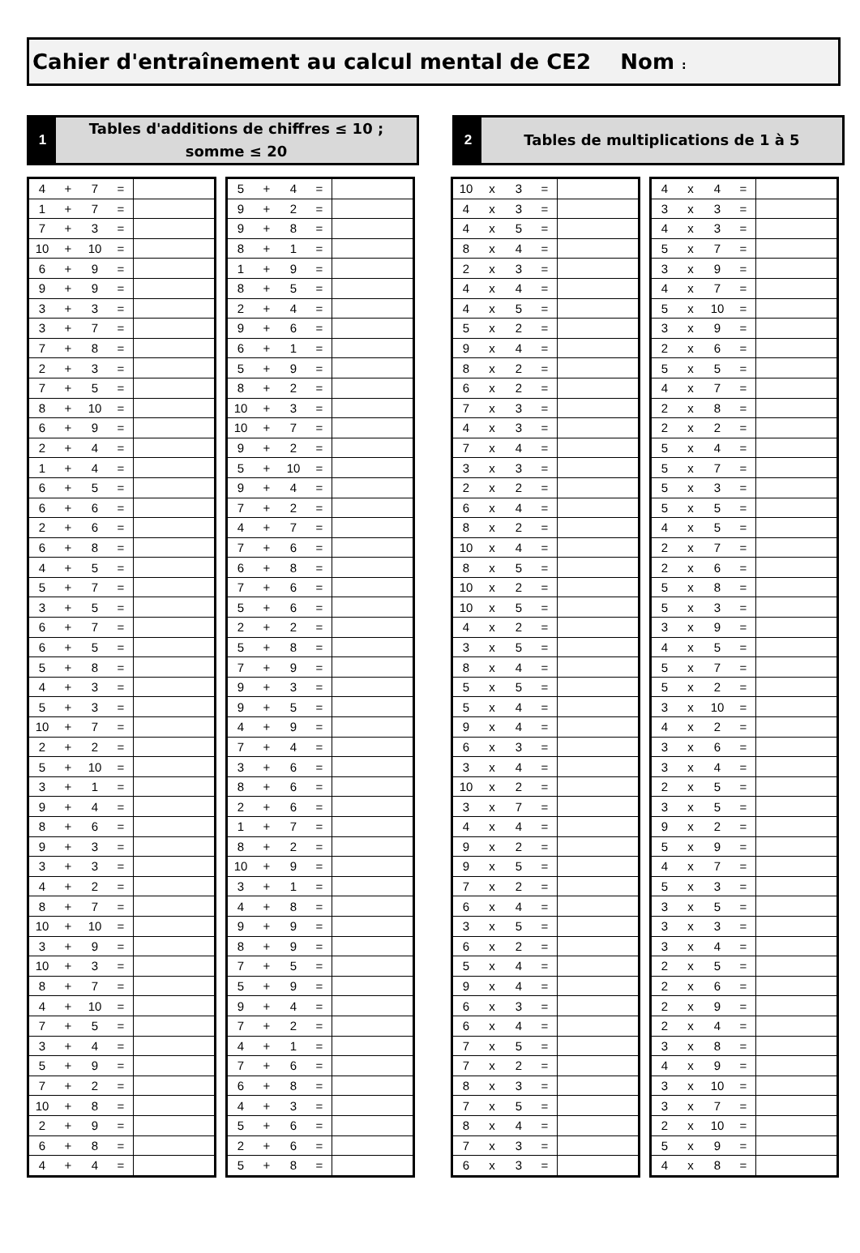Cahier d'entraînement au calcul mental de CE2 Nom :
1
Tables d'additions de chiffres ≤ 10 ;
somme ≤ 20
2
Tables de multiplications de 1 à 5
| 4 | + | 7 | = | |
| 1 | + | 7 | = | |
| 7 | + | 3 | = | |
| 10 | + | 10 | = | |
| 6 | + | 9 | = | |
| 9 | + | 9 | = | |
| 3 | + | 3 | = | |
| 3 | + | 7 | = | |
| 7 | + | 8 | = | |
| 2 | + | 3 | = | |
| 7 | + | 5 | = | |
| 8 | + | 10 | = | |
| 6 | + | 9 | = | |
| 2 | + | 4 | = | |
| 1 | + | 4 | = | |
| 6 | + | 5 | = | |
| 6 | + | 6 | = | |
| 2 | + | 6 | = | |
| 6 | + | 8 | = | |
| 4 | + | 5 | = | |
| 5 | + | 7 | = | |
| 3 | + | 5 | = | |
| 6 | + | 7 | = | |
| 6 | + | 5 | = | |
| 5 | + | 8 | = | |
| 4 | + | 3 | = | |
| 5 | + | 3 | = | |
| 10 | + | 7 | = | |
| 2 | + | 2 | = | |
| 5 | + | 10 | = | |
| 3 | + | 1 | = | |
| 9 | + | 4 | = | |
| 8 | + | 6 | = | |
| 9 | + | 3 | = | |
| 3 | + | 3 | = | |
| 4 | + | 2 | = | |
| 8 | + | 7 | = | |
| 10 | + | 10 | = | |
| 3 | + | 9 | = | |
| 10 | + | 3 | = | |
| 8 | + | 7 | = | |
| 4 | + | 10 | = | |
| 7 | + | 5 | = | |
| 3 | + | 4 | = | |
| 5 | + | 9 | = | |
| 7 | + | 2 | = | |
| 10 | + | 8 | = | |
| 2 | + | 9 | = | |
| 6 | + | 8 | = | |
| 4 | + | 4 | = | |
| 5 | + | 4 | = | |
| 9 | + | 2 | = | |
| 9 | + | 8 | = | |
| 8 | + | 1 | = | |
| 1 | + | 9 | = | |
| 8 | + | 5 | = | |
| 2 | + | 4 | = | |
| 9 | + | 6 | = | |
| 6 | + | 1 | = | |
| 5 | + | 9 | = | |
| 8 | + | 2 | = | |
| 10 | + | 3 | = | |
| 10 | + | 7 | = | |
| 9 | + | 2 | = | |
| 5 | + | 10 | = | |
| 9 | + | 4 | = | |
| 7 | + | 2 | = | |
| 4 | + | 7 | = | |
| 7 | + | 6 | = | |
| 6 | + | 8 | = | |
| 7 | + | 6 | = | |
| 5 | + | 6 | = | |
| 2 | + | 2 | = | |
| 5 | + | 8 | = | |
| 7 | + | 9 | = | |
| 9 | + | 3 | = | |
| 9 | + | 5 | = | |
| 4 | + | 9 | = | |
| 7 | + | 4 | = | |
| 3 | + | 6 | = | |
| 8 | + | 6 | = | |
| 2 | + | 6 | = | |
| 1 | + | 7 | = | |
| 8 | + | 2 | = | |
| 10 | + | 9 | = | |
| 3 | + | 1 | = | |
| 4 | + | 8 | = | |
| 9 | + | 9 | = | |
| 8 | + | 9 | = | |
| 7 | + | 5 | = | |
| 5 | + | 9 | = | |
| 9 | + | 4 | = | |
| 7 | + | 2 | = | |
| 4 | + | 1 | = | |
| 7 | + | 6 | = | |
| 6 | + | 8 | = | |
| 4 | + | 3 | = | |
| 5 | + | 6 | = | |
| 2 | + | 6 | = | |
| 5 | + | 8 | = | |
| 10 | x | 3 | = | |
| 4 | x | 3 | = | |
| 4 | x | 5 | = | |
| 8 | x | 4 | = | |
| 2 | x | 3 | = | |
| 4 | x | 4 | = | |
| 4 | x | 5 | = | |
| 5 | x | 2 | = | |
| 9 | x | 4 | = | |
| 8 | x | 2 | = | |
| 6 | x | 2 | = | |
| 7 | x | 3 | = | |
| 4 | x | 3 | = | |
| 7 | x | 4 | = | |
| 3 | x | 3 | = | |
| 2 | x | 2 | = | |
| 6 | x | 4 | = | |
| 8 | x | 2 | = | |
| 10 | x | 4 | = | |
| 8 | x | 5 | = | |
| 10 | x | 2 | = | |
| 10 | x | 5 | = | |
| 4 | x | 2 | = | |
| 3 | x | 5 | = | |
| 8 | x | 4 | = | |
| 5 | x | 5 | = | |
| 5 | x | 4 | = | |
| 9 | x | 4 | = | |
| 6 | x | 3 | = | |
| 3 | x | 4 | = | |
| 10 | x | 2 | = | |
| 3 | x | 7 | = | |
| 4 | x | 4 | = | |
| 9 | x | 2 | = | |
| 9 | x | 5 | = | |
| 7 | x | 2 | = | |
| 6 | x | 4 | = | |
| 3 | x | 5 | = | |
| 6 | x | 2 | = | |
| 5 | x | 4 | = | |
| 9 | x | 4 | = | |
| 6 | x | 3 | = | |
| 6 | x | 4 | = | |
| 7 | x | 5 | = | |
| 7 | x | 2 | = | |
| 8 | x | 3 | = | |
| 7 | x | 5 | = | |
| 8 | x | 4 | = | |
| 7 | x | 3 | = | |
| 6 | x | 3 | = | |
| 4 | x | 4 | = | |
| 3 | x | 3 | = | |
| 4 | x | 3 | = | |
| 5 | x | 7 | = | |
| 3 | x | 9 | = | |
| 4 | x | 7 | = | |
| 5 | x | 10 | = | |
| 3 | x | 9 | = | |
| 2 | x | 6 | = | |
| 5 | x | 5 | = | |
| 4 | x | 7 | = | |
| 2 | x | 8 | = | |
| 2 | x | 2 | = | |
| 5 | x | 4 | = | |
| 5 | x | 7 | = | |
| 5 | x | 3 | = | |
| 5 | x | 5 | = | |
| 4 | x | 5 | = | |
| 2 | x | 7 | = | |
| 2 | x | 6 | = | |
| 5 | x | 8 | = | |
| 5 | x | 3 | = | |
| 3 | x | 9 | = | |
| 4 | x | 5 | = | |
| 5 | x | 7 | = | |
| 5 | x | 2 | = | |
| 3 | x | 10 | = | |
| 4 | x | 2 | = | |
| 3 | x | 6 | = | |
| 3 | x | 4 | = | |
| 2 | x | 5 | = | |
| 3 | x | 5 | = | |
| 9 | x | 2 | = | |
| 5 | x | 9 | = | |
| 4 | x | 7 | = | |
| 5 | x | 3 | = | |
| 3 | x | 5 | = | |
| 3 | x | 3 | = | |
| 3 | x | 4 | = | |
| 2 | x | 5 | = | |
| 2 | x | 6 | = | |
| 2 | x | 9 | = | |
| 2 | x | 4 | = | |
| 3 | x | 8 | = | |
| 4 | x | 9 | = | |
| 3 | x | 10 | = | |
| 3 | x | 7 | = | |
| 2 | x | 10 | = | |
| 5 | x | 9 | = | |
| 4 | x | 8 | = | |